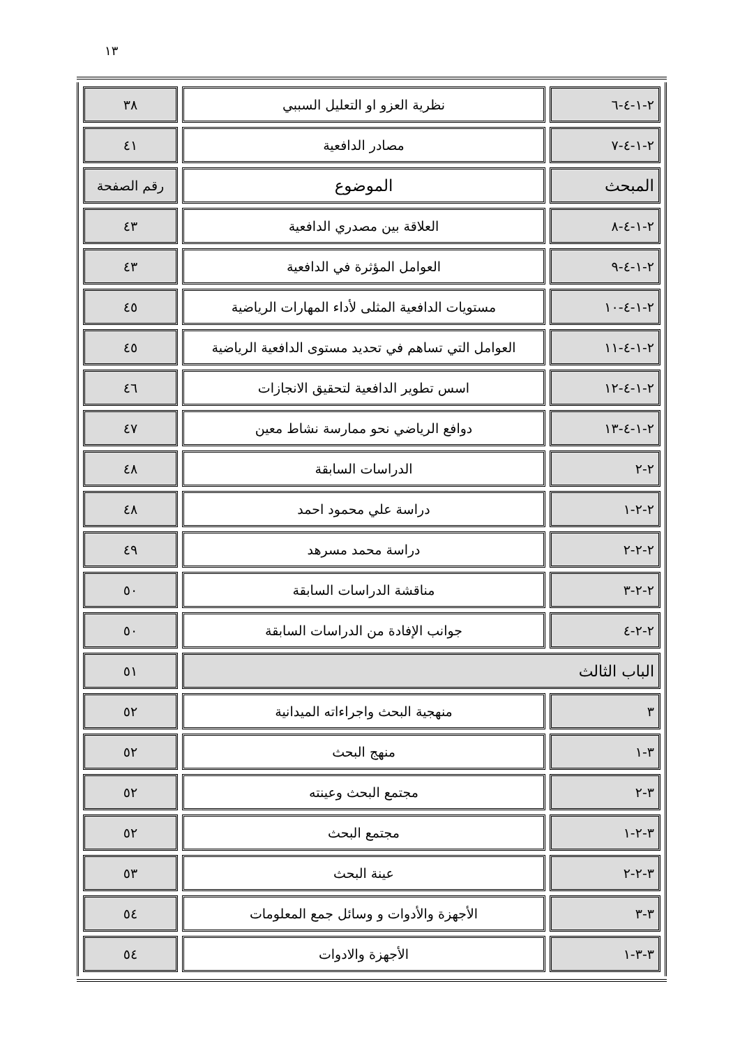١٣
| ٢-١-٤-٦ | نظرية العزو او التعليل السببي | ٣٨ |
| ٢-١-٤-٧ | مصادر الدافعية | ٤١ |
| المبحث | الموضوع | رقم الصفحة |
| ٢-١-٤-٨ | العلاقة بين مصدري الدافعية | ٤٣ |
| ٢-١-٤-٩ | العوامل المؤثرة في الدافعية | ٤٣ |
| ٢-١-٤-١٠ | مستويات الدافعية المثلى لأداء المهارات الرياضية | ٤٥ |
| ٢-١-٤-١١ | العوامل التي تساهم في تحديد مستوى الدافعية الرياضية | ٤٥ |
| ٢-١-٤-١٢ | اسس تطوير الدافعية لتحقيق الانجازات | ٤٦ |
| ٢-١-٤-١٣ | دوافع الرياضي نحو ممارسة نشاط معين | ٤٧ |
| ٢-٢ | الدراسات السابقة | ٤٨ |
| ٢-٢-١ | دراسة علي محمود احمد | ٤٨ |
| ٢-٢-٢ | دراسة محمد مسرهد | ٤٩ |
| ٢-٢-٣ | مناقشة الدراسات السابقة | ٥٠ |
| ٢-٢-٤ | جوانب الإفادة من الدراسات السابقة | ٥٠ |
| الباب الثالث | | ٥١ |
| ٣ | منهجية البحث واجراءاته الميدانية | ٥٢ |
| ٣-١ | منهج البحث | ٥٢ |
| ٣-٢ | مجتمع البحث وعينته | ٥٢ |
| ٣-٢-١ | مجتمع البحث | ٥٢ |
| ٣-٢-٢ | عينة البحث | ٥٣ |
| ٣-٣ | الأجهزة والأدوات و وسائل جمع المعلومات | ٥٤ |
| ٣-٣-١ | الأجهزة والادوات | ٥٤ |